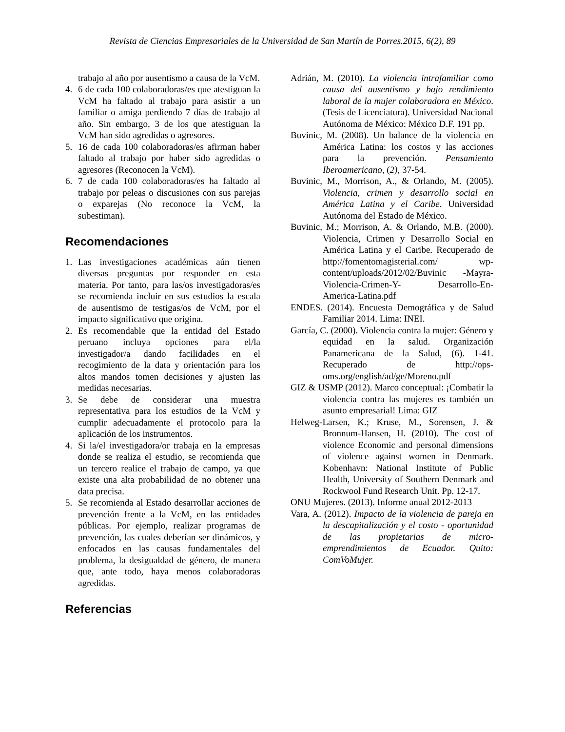Revista de Ciencias Empresariales de la Universidad de San Martín de Porres.2015, 6(2), 89
trabajo al año por ausentismo a causa de la VcM.
4. 6 de cada 100 colaboradoras/es que atestiguan la VcM ha faltado al trabajo para asistir a un familiar o amiga perdiendo 7 días de trabajo al año. Sin embargo, 3 de los que atestiguan la VcM han sido agredidas o agresores.
5. 16 de cada 100 colaboradoras/es afirman haber faltado al trabajo por haber sido agredidas o agresores (Reconocen la VcM).
6. 7 de cada 100 colaboradoras/es ha faltado al trabajo por peleas o discusiones con sus parejas o exparejas (No reconoce la VcM, la subestiman).
Recomendaciones
1. Las investigaciones académicas aún tienen diversas preguntas por responder en esta materia. Por tanto, para las/os investigadoras/es se recomienda incluir en sus estudios la escala de ausentismo de testigas/os de VcM, por el impacto significativo que origina.
2. Es recomendable que la entidad del Estado peruano incluya opciones para el/la investigador/a dando facilidades en el recogimiento de la data y orientación para los altos mandos tomen decisiones y ajusten las medidas necesarias.
3. Se debe de considerar una muestra representativa para los estudios de la VcM y cumplir adecuadamente el protocolo para la aplicación de los instrumentos.
4. Si la/el investigadora/or trabaja en la empresas donde se realiza el estudio, se recomienda que un tercero realice el trabajo de campo, ya que existe una alta probabilidad de no obtener una data precisa.
5. Se recomienda al Estado desarrollar acciones de prevención frente a la VcM, en las entidades públicas. Por ejemplo, realizar programas de prevención, las cuales deberían ser dinámicos, y enfocados en las causas fundamentales del problema, la desigualdad de género, de manera que, ante todo, haya menos colaboradoras agredidas.
Referencias
Adrián, M. (2010). La violencia intrafamiliar como causa del ausentismo y bajo rendimiento laboral de la mujer colaboradora en México. (Tesis de Licenciatura). Universidad Nacional Autónoma de México: México D.F. 191 pp.
Buvinic, M. (2008). Un balance de la violencia en América Latina: los costos y las acciones para la prevención. Pensamiento Iberoamericano, (2), 37-54.
Buvinic, M., Morrison, A., & Orlando, M. (2005). Violencia, crimen y desarrollo social en América Latina y el Caribe. Universidad Autónoma del Estado de México.
Buvinic, M.; Morrison, A. & Orlando, M.B. (2000). Violencia, Crimen y Desarrollo Social en América Latina y el Caribe. Recuperado de http://fomentomagisterial.com/ wp- content/uploads/2012/02/Buvinic -Mayra- Violencia-Crimen-Y- Desarrollo-En- America-Latina.pdf
ENDES. (2014). Encuesta Demográfica y de Salud Familiar 2014. Lima: INEI.
García, C. (2000). Violencia contra la mujer: Género y equidad en la salud. Organización Panamericana de la Salud, (6). 1-41. Recuperado de http://ops-oms.org/english/ad/ge/Moreno.pdf
GIZ & USMP (2012). Marco conceptual: ¡Combatir la violencia contra las mujeres es también un asunto empresarial! Lima: GIZ
Helweg-Larsen, K.; Kruse, M., Sorensen, J. & Bronnum-Hansen, H. (2010). The cost of violence Economic and personal dimensions of violence against women in Denmark. Kobenhavn: National Institute of Public Health, University of Southern Denmark and Rockwool Fund Research Unit. Pp. 12-17.
ONU Mujeres. (2013). Informe anual 2012-2013
Vara, A. (2012). Impacto de la violencia de pareja en la descapitalización y el costo - oportunidad de las propietarias de micro-emprendimientos de Ecuador. Quito: ComVoMujer.